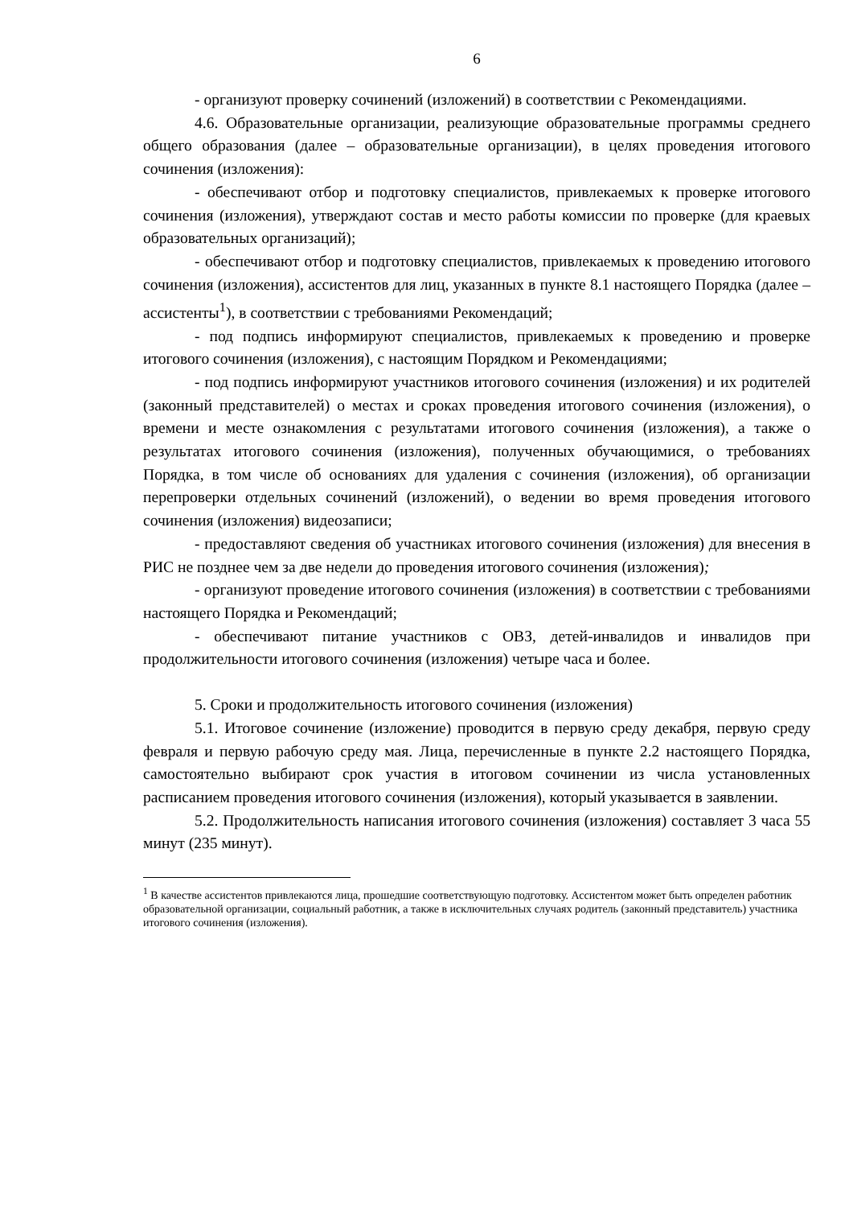6
- организуют проверку сочинений (изложений) в соответствии с Рекомендациями.
4.6. Образовательные организации, реализующие образовательные программы среднего общего образования (далее – образовательные организации), в целях проведения итогового сочинения (изложения):
- обеспечивают отбор и подготовку специалистов, привлекаемых к проверке итогового сочинения (изложения), утверждают состав и место работы комиссии по проверке (для краевых образовательных организаций);
- обеспечивают отбор и подготовку специалистов, привлекаемых к проведению итогового сочинения (изложения), ассистентов для лиц, указанных в пункте 8.1 настоящего Порядка (далее – ассистенты<sup>1</sup>), в соответствии с требованиями Рекомендаций;
- под подпись информируют специалистов, привлекаемых к проведению и проверке итогового сочинения (изложения), с настоящим Порядком и Рекомендациями;
- под подпись информируют участников итогового сочинения (изложения) и их родителей (законный представителей) о местах и сроках проведения итогового сочинения (изложения), о времени и месте ознакомления с результатами итогового сочинения (изложения), а также о результатах итогового сочинения (изложения), полученных обучающимися, о требованиях Порядка, в том числе об основаниях для удаления с сочинения (изложения), об организации перепроверки отдельных сочинений (изложений), о ведении во время проведения итогового сочинения (изложения) видеозаписи;
- предоставляют сведения об участниках итогового сочинения (изложения) для внесения в РИС не позднее чем за две недели до проведения итогового сочинения (изложения);
- организуют проведение итогового сочинения (изложения) в соответствии с требованиями настоящего Порядка и Рекомендаций;
- обеспечивают питание участников с ОВЗ, детей-инвалидов и инвалидов при продолжительности итогового сочинения (изложения) четыре часа и более.
5. Сроки и продолжительность итогового сочинения (изложения)
5.1. Итоговое сочинение (изложение) проводится в первую среду декабря, первую среду февраля и первую рабочую среду мая. Лица, перечисленные в пункте 2.2 настоящего Порядка, самостоятельно выбирают срок участия в итоговом сочинении из числа установленных расписанием проведения итогового сочинения (изложения), который указывается в заявлении.
5.2. Продолжительность написания итогового сочинения (изложения) составляет 3 часа 55 минут (235 минут).
<sup>1</sup> В качестве ассистентов привлекаются лица, прошедшие соответствующую подготовку. Ассистентом может быть определен работник образовательной организации, социальный работник, а также в исключительных случаях родитель (законный представитель) участника итогового сочинения (изложения).